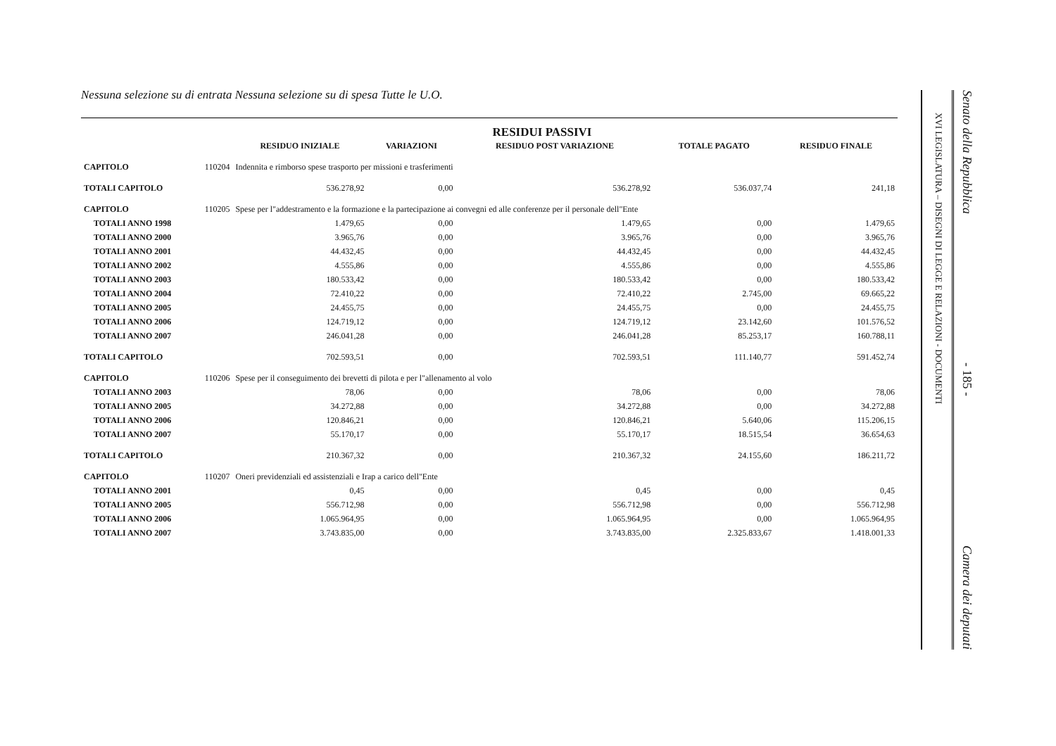Nessuna selezione su di entrata Nessuna selezione su di spesa Tutte le U.O.
RESIDUI PASSIVI
| | | RESIDUO INIZIALE | VARIAZIONI | RESIDUO POST VARIAZIONE | TOTALE PAGATO | RESIDUO FINALE |
| --- | --- | --- | --- | --- | --- | --- |
| CAPITOLO | 110204 | Indennita e rimborso spese trasporto per missioni e trasferimenti | | | | |
| TOTALI CAPITOLO | | 536.278,92 | 0,00 | 536.278,92 | 536.037,74 | 241,18 |
| CAPITOLO | 110205 | Spese per l"addestramento e la formazione e la partecipazione ai convegni ed alle conferenze per il personale dell"Ente | | | | |
| TOTALI ANNO 1998 | | 1.479,65 | 0,00 | 1.479,65 | 0,00 | 1.479,65 |
| TOTALI ANNO 2000 | | 3.965,76 | 0,00 | 3.965,76 | 0,00 | 3.965,76 |
| TOTALI ANNO 2001 | | 44.432,45 | 0,00 | 44.432,45 | 0,00 | 44.432,45 |
| TOTALI ANNO 2002 | | 4.555,86 | 0,00 | 4.555,86 | 0,00 | 4.555,86 |
| TOTALI ANNO 2003 | | 180.533,42 | 0,00 | 180.533,42 | 0,00 | 180.533,42 |
| TOTALI ANNO 2004 | | 72.410,22 | 0,00 | 72.410,22 | 2.745,00 | 69.665,22 |
| TOTALI ANNO 2005 | | 24.455,75 | 0,00 | 24.455,75 | 0,00 | 24.455,75 |
| TOTALI ANNO 2006 | | 124.719,12 | 0,00 | 124.719,12 | 23.142,60 | 101.576,52 |
| TOTALI ANNO 2007 | | 246.041,28 | 0,00 | 246.041,28 | 85.253,17 | 160.788,11 |
| TOTALI CAPITOLO | | 702.593,51 | 0,00 | 702.593,51 | 111.140,77 | 591.452,74 |
| CAPITOLO | 110206 | Spese per il conseguimento dei brevetti di pilota e per l"allenamento al volo | | | | |
| TOTALI ANNO 2003 | | 78,06 | 0,00 | 78,06 | 0,00 | 78,06 |
| TOTALI ANNO 2005 | | 34.272,88 | 0,00 | 34.272,88 | 0,00 | 34.272,88 |
| TOTALI ANNO 2006 | | 120.846,21 | 0,00 | 120.846,21 | 5.640,06 | 115.206,15 |
| TOTALI ANNO 2007 | | 55.170,17 | 0,00 | 55.170,17 | 18.515,54 | 36.654,63 |
| TOTALI CAPITOLO | | 210.367,32 | 0,00 | 210.367,32 | 24.155,60 | 186.211,72 |
| CAPITOLO | 110207 | Oneri previdenziali ed assistenziali e Irap a carico dell"Ente | | | | |
| TOTALI ANNO 2001 | | 0,45 | 0,00 | 0,45 | 0,00 | 0,45 |
| TOTALI ANNO 2005 | | 556.712,98 | 0,00 | 556.712,98 | 0,00 | 556.712,98 |
| TOTALI ANNO 2006 | | 1.065.964,95 | 0,00 | 1.065.964,95 | 0,00 | 1.065.964,95 |
| TOTALI ANNO 2007 | | 3.743.835,00 | 0,00 | 3.743.835,00 | 2.325.833,67 | 1.418.001,33 |
XVI LEGISLATURA – DISEGNI DI LEGGE E RELAZIONI - DOCUMENTI
Senato della Repubblica - 185 - Camera dei deputati